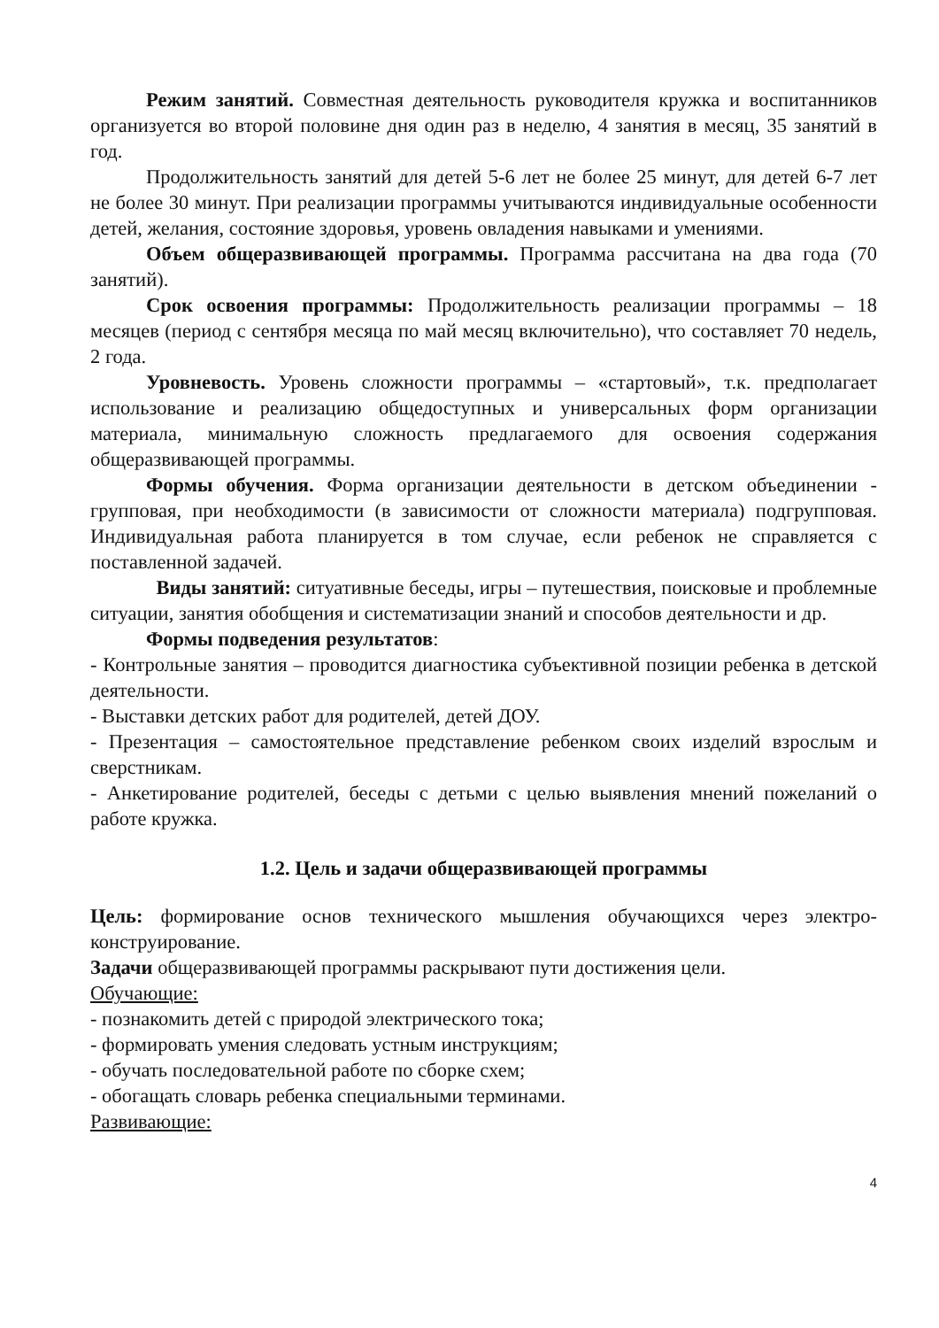Режим занятий. Совместная деятельность руководителя кружка и воспитанников организуется во второй половине дня один раз в неделю, 4 занятия в месяц, 35 занятий в год.
Продолжительность занятий для детей 5-6 лет не более 25 минут, для детей 6-7 лет не более 30 минут. При реализации программы учитываются индивидуальные особенности детей, желания, состояние здоровья, уровень овладения навыками и умениями.
Объем общеразвивающей программы. Программа рассчитана на два года (70 занятий).
Срок освоения программы: Продолжительность реализации программы – 18 месяцев (период с сентября месяца по май месяц включительно), что составляет 70 недель, 2 года.
Уровневость. Уровень сложности программы – «стартовый», т.к. предполагает использование и реализацию общедоступных и универсальных форм организации материала, минимальную сложность предлагаемого для освоения содержания общеразвивающей программы.
Формы обучения. Форма организации деятельности в детском объединении - групповая, при необходимости (в зависимости от сложности материала) подгрупповая. Индивидуальная работа планируется в том случае, если ребенок не справляется с поставленной задачей.
Виды занятий: ситуативные беседы, игры – путешествия, поисковые и проблемные ситуации, занятия обобщения и систематизации знаний и способов деятельности и др.
Формы подведения результатов:
- Контрольные занятия – проводится диагностика субъективной позиции ребенка в детской деятельности.
- Выставки детских работ для родителей, детей ДОУ.
- Презентация – самостоятельное представление ребенком своих изделий взрослым и сверстникам.
- Анкетирование родителей, беседы с детьми с целью выявления мнений пожеланий о работе кружка.
1.2. Цель и задачи общеразвивающей программы
Цель: формирование основ технического мышления обучающихся через электро-конструирование.
Задачи общеразвивающей программы раскрывают пути достижения цели.
Обучающие:
- познакомить детей с природой электрического тока;
- формировать умения следовать устным инструкциям;
- обучать последовательной работе по сборке схем;
- обогащать словарь ребенка специальными терминами.
Развивающие:
4